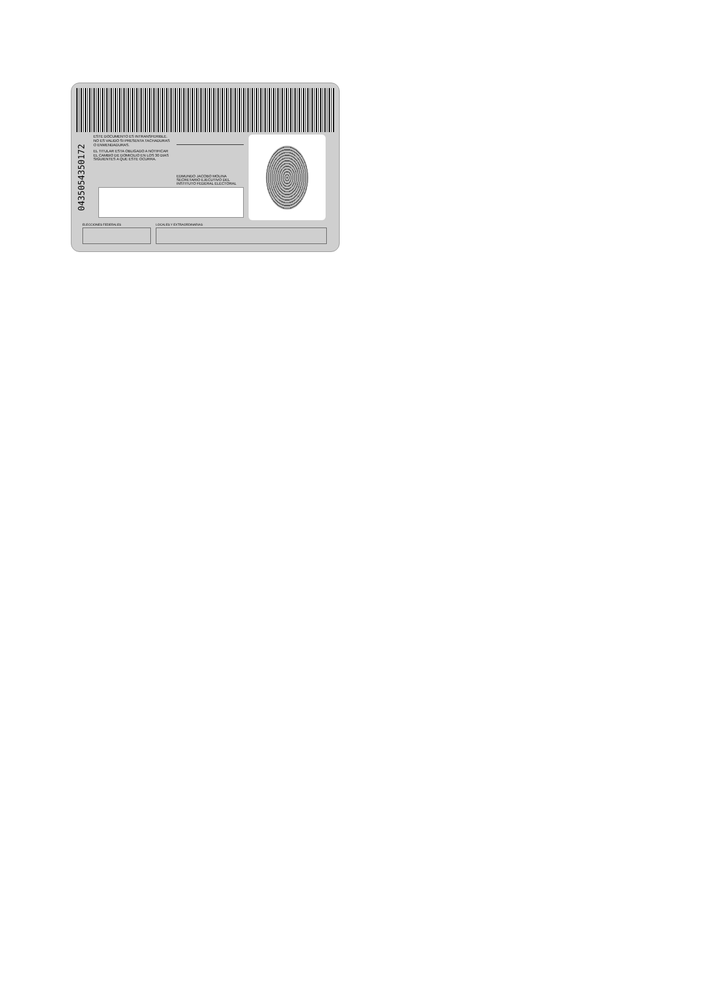0435054350172
ESTE DOCUMENTO ES INTRANSFERIBLE. NO ES VALIDO SI PRESENTA TACHADURAS O ENMENDADURAS.
EL TITULAR ESTA OBLIGADO A NOTIFICAR EL CAMBIO DE DOMICILIO EN LOS 30 DIAS SIGUIENTES A QUE ESTE OCURRA.
EDMUNDO JACOBO MOLINA
SECRETARIO EJECUTIVO DEL
INSTITUTO FEDERAL ELECTORAL
ELECCIONES FEDERALES LOCALES Y EXTRAORDINARIAS